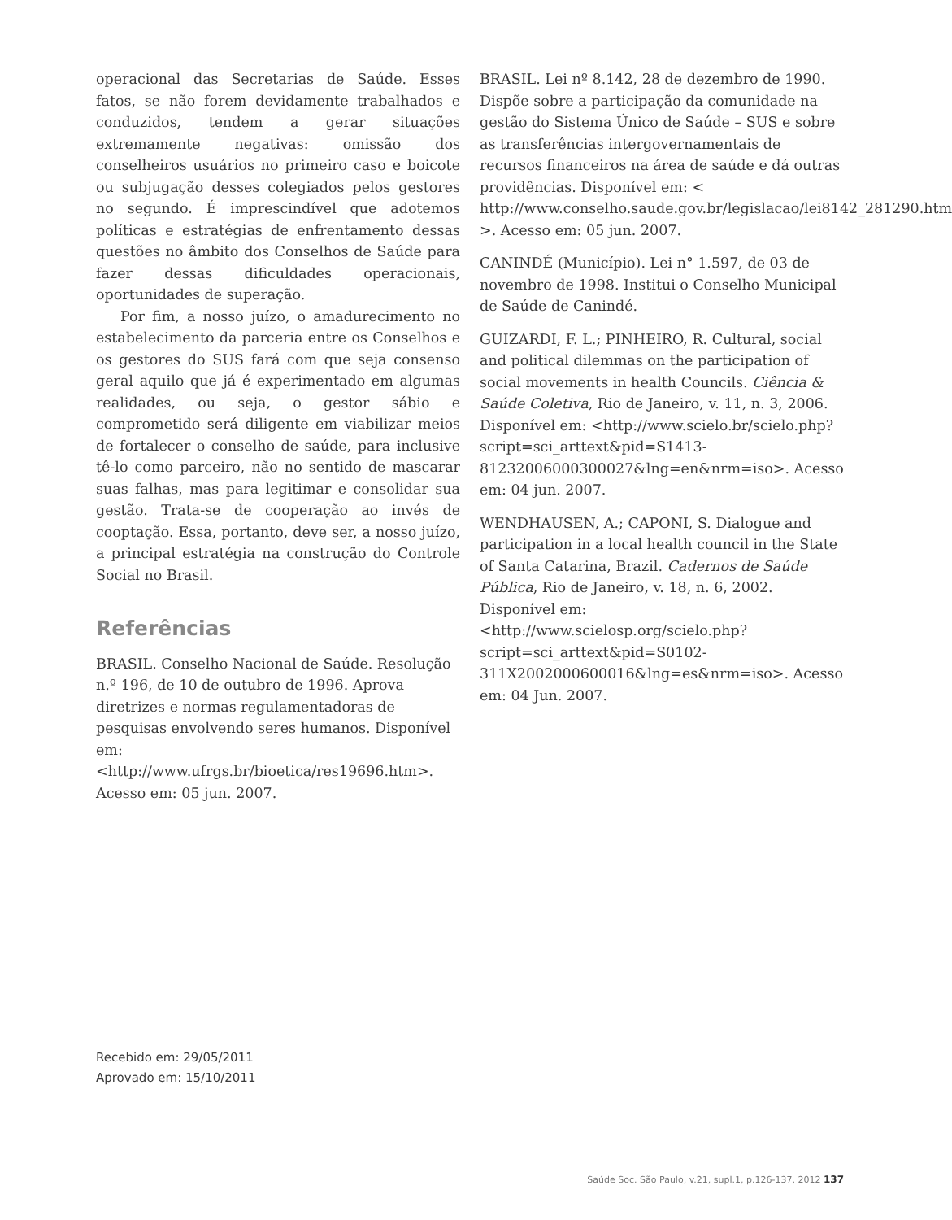operacional das Secretarias de Saúde. Esses fatos, se não forem devidamente trabalhados e conduzidos, tendem a gerar situações extremamente negativas: omissão dos conselheiros usuários no primeiro caso e boicote ou subjugação desses colegiados pelos gestores no segundo. É imprescindível que adotemos políticas e estratégias de enfrentamento dessas questões no âmbito dos Conselhos de Saúde para fazer dessas dificuldades operacionais, oportunidades de superação.
Por fim, a nosso juízo, o amadurecimento no estabelecimento da parceria entre os Conselhos e os gestores do SUS fará com que seja consenso geral aquilo que já é experimentado em algumas realidades, ou seja, o gestor sábio e comprometido será diligente em viabilizar meios de fortalecer o conselho de saúde, para inclusive tê-lo como parceiro, não no sentido de mascarar suas falhas, mas para legitimar e consolidar sua gestão. Trata-se de cooperação ao invés de cooptação. Essa, portanto, deve ser, a nosso juízo, a principal estratégia na construção do Controle Social no Brasil.
Referências
BRASIL. Conselho Nacional de Saúde. Resolução n.º 196, de 10 de outubro de 1996. Aprova diretrizes e normas regulamentadoras de pesquisas envolvendo seres humanos. Disponível em: <http://www.ufrgs.br/bioetica/res19696.htm>. Acesso em: 05 jun. 2007.
BRASIL. Lei nº 8.142, 28 de dezembro de 1990. Dispõe sobre a participação da comunidade na gestão do Sistema Único de Saúde – SUS e sobre as transferências intergovernamentais de recursos financeiros na área de saúde e dá outras providências. Disponível em: < http://www.conselho.saude.gov.br/legislacao/lei8142_281290.htm >. Acesso em: 05 jun. 2007.
CANINDÉ (Município). Lei n° 1.597, de 03 de novembro de 1998. Institui o Conselho Municipal de Saúde de Canindé.
GUIZARDI, F. L.; PINHEIRO, R. Cultural, social and political dilemmas on the participation of social movements in health Councils. Ciência & Saúde Coletiva, Rio de Janeiro, v. 11, n. 3, 2006. Disponível em: <http://www.scielo.br/scielo.php?script=sci_arttext&pid=S1413-81232006000300027&lng=en&nrm=iso>. Acesso em: 04 jun. 2007.
WENDHAUSEN, A.; CAPONI, S. Dialogue and participation in a local health council in the State of Santa Catarina, Brazil. Cadernos de Saúde Pública, Rio de Janeiro, v. 18, n. 6, 2002. Disponível em: <http://www.scielosp.org/scielo.php?script=sci_arttext&pid=S0102-311X2002000600016&lng=es&nrm=iso>. Acesso em: 04 Jun. 2007.
Recebido em: 29/05/2011
Aprovado em: 15/10/2011
Saúde Soc. São Paulo, v.21, supl.1, p.126-137, 2012 137